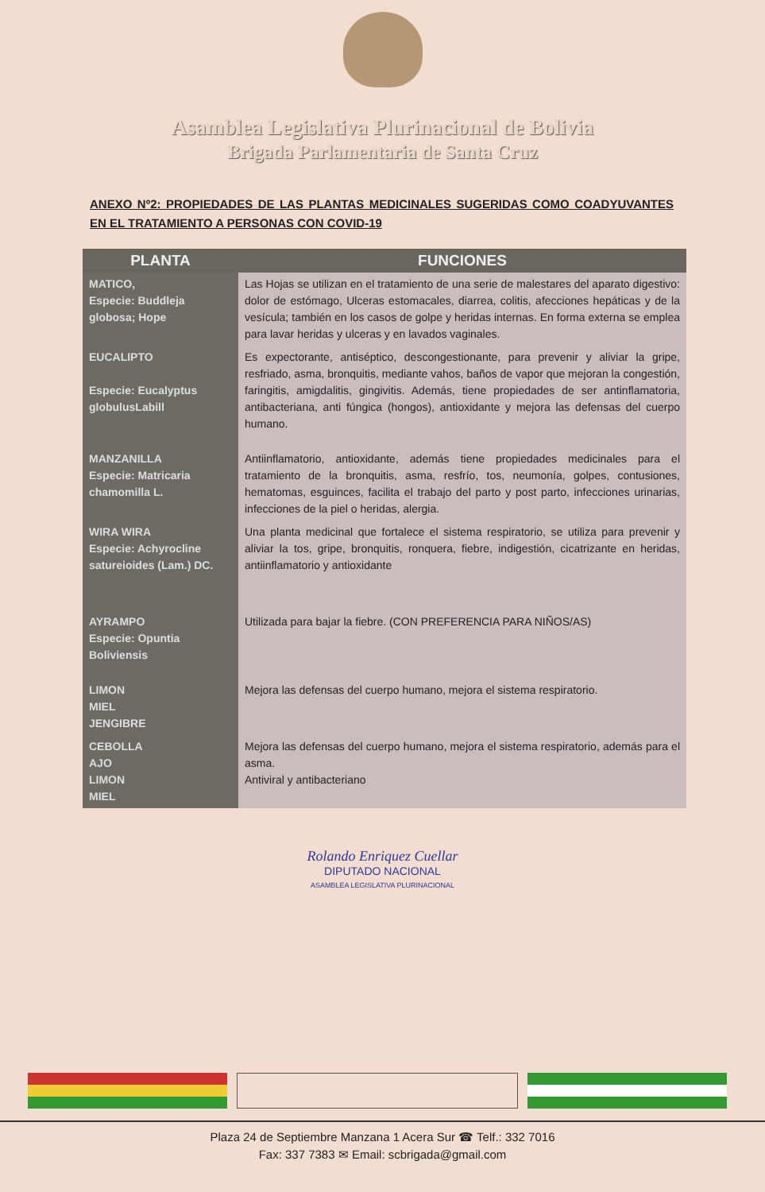Asamblea Legislativa Plurinacional de Bolivia
Brigada Parlamentaria de Santa Cruz
ANEXO Nº2: PROPIEDADES DE LAS PLANTAS MEDICINALES SUGERIDAS COMO COADYUVANTES EN EL TRATAMIENTO A PERSONAS CON COVID-19
| PLANTA | FUNCIONES |
| --- | --- |
| MATICO, Especie: Buddleja globosa; Hope | Las Hojas se utilizan en el tratamiento de una serie de malestares del aparato digestivo: dolor de estómago, Ulceras estomacales, diarrea, colitis, afecciones hepáticas y de la vesícula; también en los casos de golpe y heridas internas. En forma externa se emplea para lavar heridas y ulceras y en lavados vaginales. |
| EUCALIPTO Especie: Eucalyptus globulusLabill | Es expectorante, antiséptico, descongestionante, para prevenir y aliviar la gripe, resfriado, asma, bronquitis, mediante vahos, baños de vapor que mejoran la congestión, faringitis, amigdalitis, gingivitis. Además, tiene propiedades de ser antinflamatoria, antibacteriana, anti fúngica (hongos), antioxidante y mejora las defensas del cuerpo humano. |
| MANZANILLA Especie: Matricaria chamomilla L. | Antiinflamatorio, antioxidante, además tiene propiedades medicinales para el tratamiento de la bronquitis, asma, resfrío, tos, neumonía, golpes, contusiones, hematomas, esguinces, facilita el trabajo del parto y post parto, infecciones urinarias, infecciones de la piel o heridas, alergia. |
| WIRA WIRA Especie: Achyrocline satureioides (Lam.) DC. | Una planta medicinal que fortalece el sistema respiratorio, se utiliza para prevenir y aliviar la tos, gripe, bronquitis, ronquera, fiebre, indigestión, cicatrizante en heridas, antiinflamatorio y antioxidante |
| AYRAMPO Especie: Opuntia Boliviensis | Utilizada para bajar la fiebre. (CON PREFERENCIA PARA NIÑOS/AS) |
| LIMON MIEL JENGIBRE | Mejora las defensas del cuerpo humano, mejora el sistema respiratorio. |
| CEBOLLA AJO LIMON MIEL | Mejora las defensas del cuerpo humano, mejora el sistema respiratorio, además para el asma. Antiviral y antibacteriano |
Rolando Enriquez Cuellar
DIPUTADO NACIONAL
ASAMBLEA LEGISLATIVA PLURINACIONAL
Plaza 24 de Septiembre Manzana 1 Acera Sur ☎ Telf.: 332 7016
Fax: 337 7383 ✉ Email: scbrigada@gmail.com